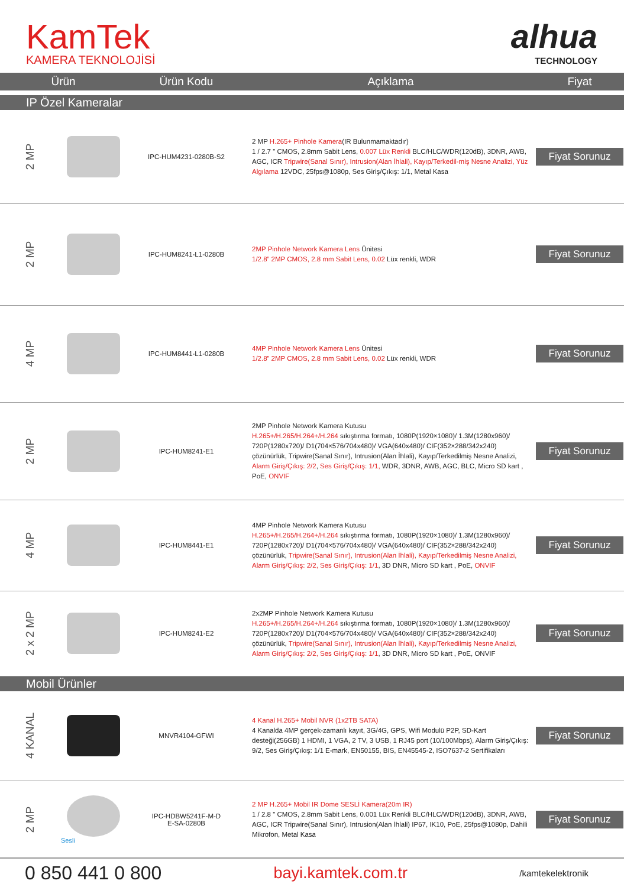KamTek
KAMERA TEKNOLOJİSİ
alhua
TECHNOLOGY
| Ürün | | Ürün Kodu | Açıklama | Fiyat |
| --- | --- | --- | --- | --- |
| IP Özel Kameralar | | | | |
| 2 MP | | IPC-HUM4231-0280B-S2 | 2 MP H.265+ Pinhole Kamera (IR Bulunmamaktadır) 1 / 2.7 " CMOS, 2.8mm Sabit Lens, 0.007 Lüx Renkli BLC/HLC/WDR(120dB), 3DNR, AWB, AGC, ICR Tripwire(Sanal Sınır), Intrusion(Alan İhlali), Kayıp/Terkedil-miş Nesne Analizi, Yüz Algılama 12VDC, 25fps@1080p, Ses Giriş/Çıkış: 1/1, Metal Kasa | Fiyat Sorunuz |
| 2 MP | | IPC-HUM8241-L1-0280B | 2MP Pinhole Network Kamera Lens Ünitesi 1/2.8” 2MP CMOS, 2.8 mm Sabit Lens, 0.02 Lüx renkli, WDR | Fiyat Sorunuz |
| 4 MP | | IPC-HUM8441-L1-0280B | 4MP Pinhole Network Kamera Lens Ünitesi 1/2.8” 2MP CMOS, 2.8 mm Sabit Lens, 0.02 Lüx renkli, WDR | Fiyat Sorunuz |
| 2 MP | | IPC-HUM8241-E1 | 2MP Pinhole Network Kamera Kutusu H.265+/H.265/H.264+/H.264 sıkıştırma formatı, 1080P(1920×1080)/ 1.3M(1280x960)/ 720P(1280x720)/ D1(704×576/704x480)/ VGA(640x480)/ CIF(352×288/342x240) çözünürlük, Tripwire(Sanal Sınır), Intrusion(Alan İhlali), Kayıp/Terkedilmiş Nesne Analizi, Alarm Giriş/Çıkış: 2/2 , Ses Giriş/Çıkış: 1/1, WDR, 3DNR, AWB, AGC, BLC, Micro SD kart , PoE, ONVIF | Fiyat Sorunuz |
| 4 MP | | IPC-HUM8441-E1 | 4MP Pinhole Network Kamera Kutusu H.265+/H.265/H.264+/H.264 sıkıştırma formatı, 1080P(1920×1080)/ 1.3M(1280x960)/ 720P(1280x720)/ D1(704×576/704x480)/ VGA(640x480)/ CIF(352×288/342x240) çözünürlük, Tripwire(Sanal Sınır), Intrusion(Alan İhlali), Kayıp/Terkedilmiş Nesne Analizi, Alarm Giriş/Çıkış: 2/2, Ses Giriş/Çıkış: 1/1 , 3D DNR, Micro SD kart , PoE, ONVIF | Fiyat Sorunuz |
| 2 x 2 MP | | IPC-HUM8241-E2 | 2x2MP Pinhole Network Kamera Kutusu H.265+/H.265/H.264+/H.264 sıkıştırma formatı, 1080P(1920×1080)/ 1.3M(1280x960)/ 720P(1280x720)/ D1(704×576/704x480)/ VGA(640x480)/ CIF(352×288/342x240) çözünürlük, Tripwire(Sanal Sınır), Intrusion(Alan İhlali), Kayıp/Terkedilmiş Nesne Analizi, Alarm Giriş/Çıkış: 2/2, Ses Giriş/Çıkış: 1/1 , 3D DNR, Micro SD kart , PoE, ONVIF | Fiyat Sorunuz |
| Mobil Ürünler | | | | |
| 4 KANAL | | MNVR4104-GFWI | 4 Kanal H.265+ Mobil NVR (1x2TB SATA) 4 Kanalda 4MP gerçek-zamanlı kayıt, 3G/4G, GPS, Wifi Modulü P2P, SD-Kart desteği(256GB) 1 HDMI, 1 VGA, 2 TV, 3 USB, 1 RJ45 port (10/100Mbps), Alarm Giriş/Çıkış: 9/2, Ses Giriş/Çıkış: 1/1 E-mark, EN50155, BIS, EN45545-2, ISO7637-2 Sertifikaları | Fiyat Sorunuz |
| 2 MP | Sesli | IPC-HDBW5241F-M-D E-SA-0280B | 2 MP H.265+ Mobil IR Dome SESLİ Kamera(20m IR) 1 / 2.8 " CMOS, 2.8mm Sabit Lens, 0.001 Lüx Renkli BLC/HLC/WDR(120dB), 3DNR, AWB, AGC, ICR Tripwire(Sanal Sınır), Intrusion(Alan İhlali) IP67, IK10, PoE, 25fps@1080p, Dahili Mikrofon, Metal Kasa | Fiyat Sorunuz |
0 850 441 0 800
bayi.kamtek.com.tr
/kamtekelektronik